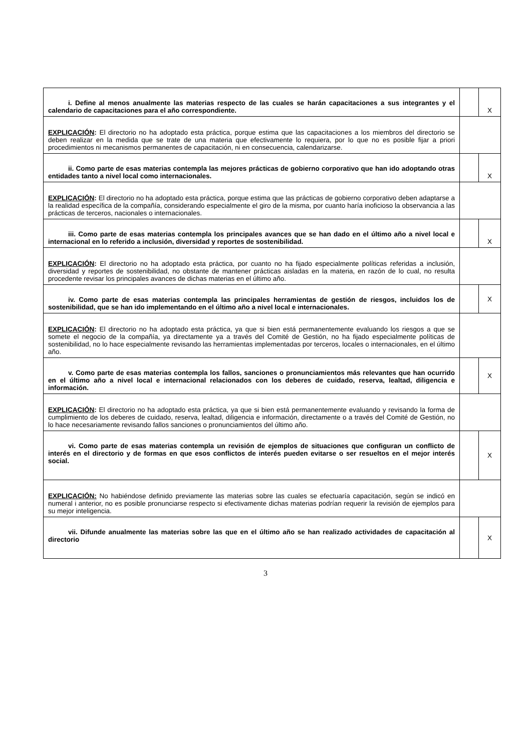| i. Define al menos anualmente las materias respecto de las cuales se harán capacitaciones a sus integrantes y el calendario de capacitaciones para el año correspondiente. | | X |
| EXPLICACIÓN : El directorio no ha adoptado esta práctica, porque estima que las capacitaciones a los miembros del directorio se deben realizar en la medida que se trate de una materia que efectivamente lo requiera, por lo que no es posible fijar a priori procedimientos ni mecanismos permanentes de capacitación, ni en consecuencia, calendarizarse. | | |
| ii. Como parte de esas materias contempla las mejores prácticas de gobierno corporativo que han ido adoptando otras entidades tanto a nivel local como internacionales. | | X |
| EXPLICACIÓN : El directorio no ha adoptado esta práctica, porque estima que las prácticas de gobierno corporativo deben adaptarse a la realidad específica de la compañía, considerando especialmente el giro de la misma, por cuanto haría inoficioso la observancia a las prácticas de terceros, nacionales o internacionales. | | |
| iii. Como parte de esas materias contempla los principales avances que se han dado en el último año a nivel local e internacional en lo referido a inclusión, diversidad y reportes de sostenibilidad. | | X |
| EXPLICACIÓN : El directorio no ha adoptado esta práctica, por cuanto no ha fijado especialmente políticas referidas a inclusión, diversidad y reportes de sostenibilidad, no obstante de mantener prácticas aisladas en la materia, en razón de lo cual, no resulta procedente revisar los principales avances de dichas materias en el último año. | | |
| iv. Como parte de esas materias contempla las principales herramientas de gestión de riesgos, incluidos los de sostenibilidad, que se han ido implementando en el último año a nivel local e internacionales. | | X |
| EXPLICACIÓN : El directorio no ha adoptado esta práctica, ya que si bien está permanentemente evaluando los riesgos a que se somete el negocio de la compañía, ya directamente ya a través del Comité de Gestión, no ha fijado especialmente políticas de sostenibilidad, no lo hace especialmente revisando las herramientas implementadas por terceros, locales o internacionales, en el último año. | | |
| v. Como parte de esas materias contempla los fallos, sanciones o pronunciamientos más relevantes que han ocurrido en el último año a nivel local e internacional relacionados con los deberes de cuidado, reserva, lealtad, diligencia e información. | | X |
| EXPLICACIÓN : El directorio no ha adoptado esta práctica, ya que si bien está permanentemente evaluando y revisando la forma de cumplimiento de los deberes de cuidado, reserva, lealtad, diligencia e información, directamente o a través del Comité de Gestión, no lo hace necesariamente revisando fallos sanciones o pronunciamientos del último año. | | |
| vi. Como parte de esas materias contempla un revisión de ejemplos de situaciones que configuran un conflicto de interés en el directorio y de formas en que esos conflictos de interés pueden evitarse o ser resueltos en el mejor interés social. | | X |
| EXPLICACIÓN: No habiéndose definido previamente las materias sobre las cuales se efectuaría capacitación, según se indicó en numeral i anterior, no es posible pronunciarse respecto si efectivamente dichas materias podrían requerir la revisión de ejemplos para su mejor inteligencia. | | |
| vii. Difunde anualmente las materias sobre las que en el último año se han realizado actividades de capacitación al directorio | | X |
3